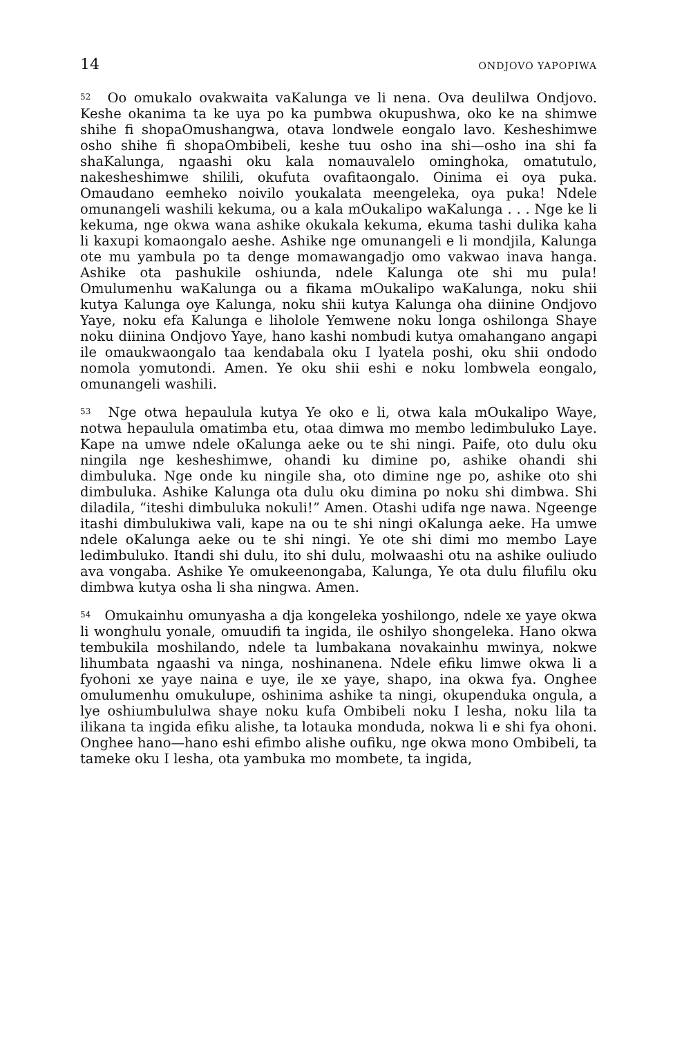14 ONDJOVO YAPOPIWA
<sup>52</sup> Oo omukalo ovakwaita vaKalunga ve li nena. Ova deulilwa Ondjovo. Keshe okanima ta ke uya po ka pumbwa okupushwa, oko ke na shimwe shihe fi shopaOmushangwa, otava londwele eongalo lavo. Kesheshimwe osho shihe fi shopaOmbibeli, keshe tuu osho ina shi—osho ina shi fa shaKalunga, ngaashi oku kala nomauvalelo ominghoka, omatutulo, nakesheshimwe shilili, okufuta ovafitaongalo. Oinima ei oya puka. Omaudano eemheko noivilo youkalata meengeleka, oya puka! Ndele omunangeli washili kekuma, ou a kala mOukalipo waKalunga . . . Nge ke li kekuma, nge okwa wana ashike okukala kekuma, ekuma tashi dulika kaha li kaxupi komaongalo aeshe. Ashike nge omunangeli e li mondjila, Kalunga ote mu yambula po ta denge momawangadjo omo vakwao inava hanga. Ashike ota pashukile oshiunda, ndele Kalunga ote shi mu pula! Omulumenhu waKalunga ou a fikama mOukalipo waKalunga, noku shii kutya Kalunga oye Kalunga, noku shii kutya Kalunga oha diinine Ondjovo Yaye, noku efa Kalunga e liholole Yemwene noku longa oshilonga Shaye noku diinina Ondjovo Yaye, hano kashi nombudi kutya omahangano angapi ile omaukwaongalo taa kendabala oku I lyatela poshi, oku shii ondodo nomola yomutondi. Amen. Ye oku shii eshi e noku lombwela eongalo, omunangeli washili.
<sup>53</sup> Nge otwa hepaulula kutya Ye oko e li, otwa kala mOukalipo Waye, notwa hepaulula omatimba etu, otaa dimwa mo membo ledimbuluko Laye. Kape na umwe ndele oKalunga aeke ou te shi ningi. Paife, oto dulu oku ningila nge kesheshimwe, ohandi ku dimine po, ashike ohandi shi dimbuluka. Nge onde ku ningile sha, oto dimine nge po, ashike oto shi dimbuluka. Ashike Kalunga ota dulu oku dimina po noku shi dimbwa. Shi diladila, “iteshi dimbuluka nokuli!” Amen. Otashi udifa nge nawa. Ngeenge itashi dimbulukiwa vali, kape na ou te shi ningi oKalunga aeke. Ha umwe ndele oKalunga aeke ou te shi ningi. Ye ote shi dimi mo membo Laye ledimbuluko. Itandi shi dulu, ito shi dulu, molwaashi otu na ashike ouliudo ava vongaba. Ashike Ye omukeenongaba, Kalunga, Ye ota dulu filufilu oku dimbwa kutya osha li sha ningwa. Amen.
<sup>54</sup> Omukainhu omunyasha a dja kongeleka yoshilongo, ndele xe yaye okwa li wonghulu yonale, omuudifi ta ingida, ile oshilyo shongeleka. Hano okwa tembukila moshilando, ndele ta lumbakana novakainhu mwinya, nokwe lihumbata ngaashi va ninga, noshinanena. Ndele efiku limwe okwa li a fyohoni xe yaye naina e uye, ile xe yaye, shapo, ina okwa fya. Onghee omulumenhu omukulupe, oshinima ashike ta ningi, okupenduka ongula, a lye oshiumbululwa shaye noku kufa Ombibeli noku I lesha, noku lila ta ilikana ta ingida efiku alishe, ta lotauka monduda, nokwa li e shi fya ohoni. Onghee hano—hano eshi efimbo alishe oufiku, nge okwa mono Ombibeli, ta tameke oku I lesha, ota yambuka mo mombete, ta ingida,